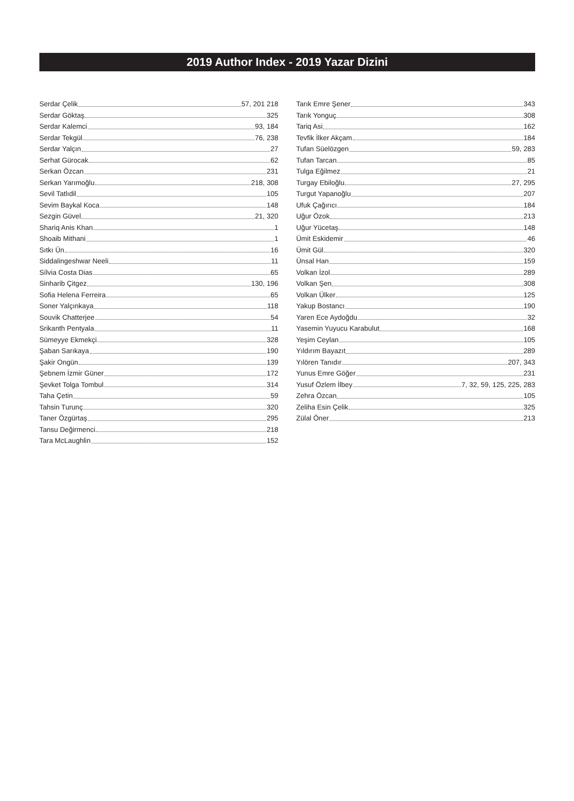2019 Author Index - 2019 Yazar Dizini
Serdar Çelik 57, 201 218
Serdar Göktaş 325
Serdar Kalemci 93, 184
Serdar Tekgül 76, 238
Serdar Yalçın 27
Serhat Gürocak 62
Serkan Özcan 231
Serkan Yarımoğlu 218, 308
Sevil Tatlıdil 105
Sevim Baykal Koca 148
Sezgin Güvel 21, 320
Shariq Anis Khan 1
Shoaib Mithani 1
Sıtkı Ün 16
Siddalingeshwar Neeli 11
Sílvia Costa Dias 65
Sinharib Çitgez 130, 196
Sofia Helena Ferreira 65
Soner Yalçınkaya 118
Souvik Chatterjee 54
Srikanth Pentyala 11
Sümeyye Ekmekçi 328
Şaban Sarıkaya 190
Şakir Ongün 139
Şebnem İzmir Güner 172
Şevket Tolga Tombul 314
Taha Çetin 59
Tahsin Turunç 320
Taner Özgürtaş 295
Tansu Değirmenci 218
Tara McLaughlin 152
Tarık Emre Şener 343
Tarık Yonguç 308
Tariq Asi 162
Tevfik İlker Akçam 184
Tufan Süelözgen 59, 283
Tufan Tarcan 85
Tulga Eğilmez 21
Turgay Ebiloğlu 27, 295
Turgut Yapanoğlu 207
Ufuk Çağırıcı 184
Uğur Özok 213
Uğur Yücetaş 148
Ümit Eskidemir 46
Ümit Gül 320
Ünsal Han 159
Volkan İzol 289
Volkan Şen 308
Volkan Ülker 125
Yakup Bostancı 190
Yaren Ece Aydoğdu 32
Yasemin Yuyucu Karabulut 168
Yeşim Ceylan 105
Yıldırım Bayazıt 289
Yılören Tanıdır 207, 343
Yunus Emre Göğer 231
Yusuf Özlem İlbey 7, 32, 59, 125, 225, 283
Zehra Özcan 105
Zeliha Esin Çelik 325
Zülal Öner 213